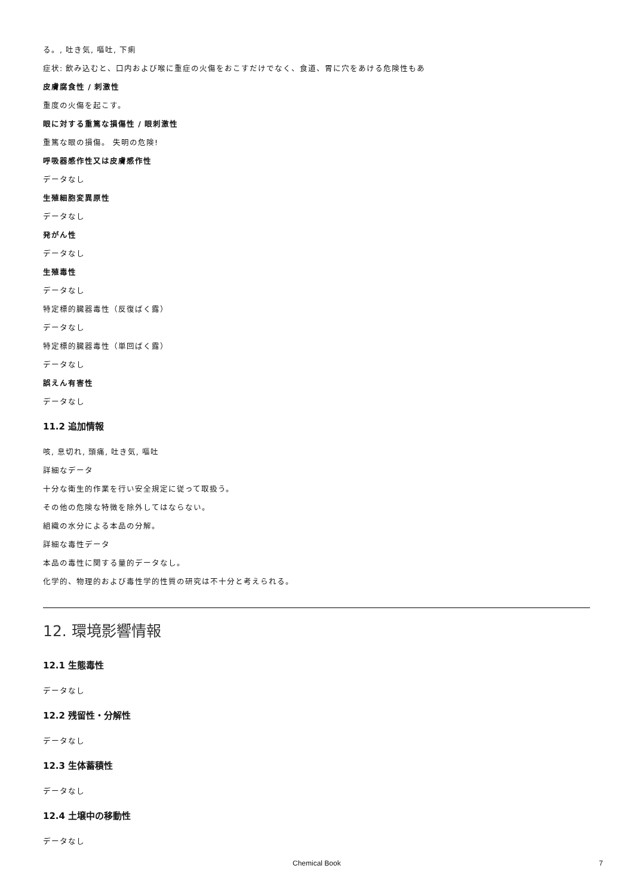る。, 吐き気, 嘔吐, 下痢
症状: 飲み込むと、口内および喉に重症の火傷をおこすだけでなく、食道、胃に穴をあける危険性もあ
皮膚腐食性 / 刺激性
重度の火傷を起こす。
眼に対する重篤な損傷性 / 眼刺激性
重篤な眼の損傷。 失明の危険!
呼吸器感作性又は皮膚感作性
データなし
生殖細胞変異原性
データなし
発がん性
データなし
生殖毒性
データなし
特定標的臓器毒性（反復ばく露）
データなし
特定標的臓器毒性（単回ばく露）
データなし
誤えん有害性
データなし
11.2 追加情報
咳, 息切れ, 頭痛, 吐き気, 嘔吐
詳細なデータ
十分な衛生的作業を行い安全規定に従って取扱う。
その他の危険な特徴を除外してはならない。
組織の水分による本品の分解。
詳細な毒性データ
本品の毒性に関する量的データなし。
化学的、物理的および毒性学的性質の研究は不十分と考えられる。
12. 環境影響情報
12.1 生態毒性
データなし
12.2 残留性・分解性
データなし
12.3 生体蓄積性
データなし
12.4 土壌中の移動性
データなし
Chemical Book 7